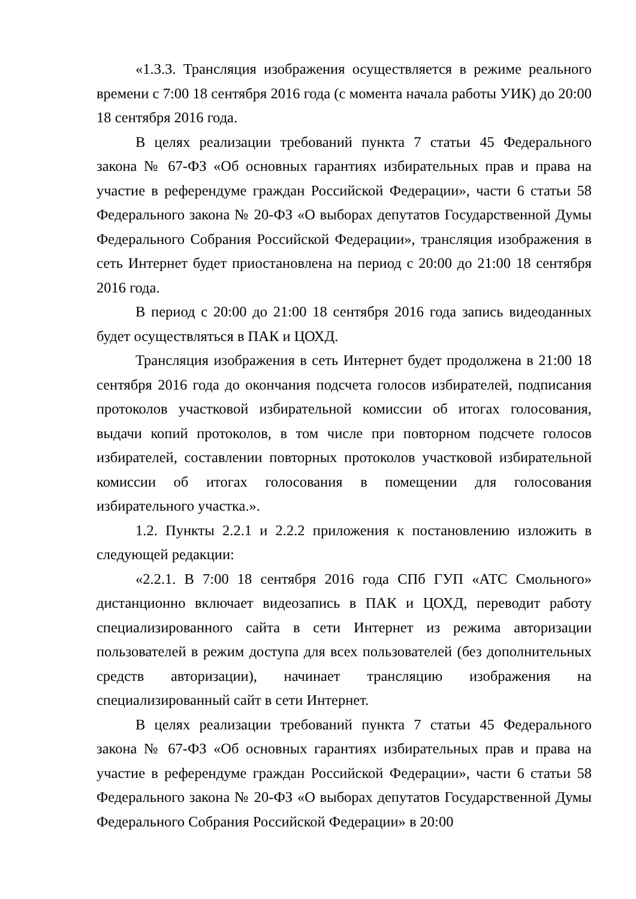«1.3.3. Трансляция изображения осуществляется в режиме реального времени с 7:00 18 сентября 2016 года (с момента начала работы УИК) до 20:00 18 сентября 2016 года.
В целях реализации требований пункта 7 статьи 45 Федерального закона № 67-ФЗ «Об основных гарантиях избирательных прав и права на участие в референдуме граждан Российской Федерации», части 6 статьи 58 Федерального закона № 20-ФЗ «О выборах депутатов Государственной Думы Федерального Собрания Российской Федерации», трансляция изображения в сеть Интернет будет приостановлена на период с 20:00 до 21:00 18 сентября 2016 года.
В период с 20:00 до 21:00 18 сентября 2016 года запись видеоданных будет осуществляться в ПАК и ЦОХД.
Трансляция изображения в сеть Интернет будет продолжена в 21:00 18 сентября 2016 года до окончания подсчета голосов избирателей, подписания протоколов участковой избирательной комиссии об итогах голосования, выдачи копий протоколов, в том числе при повторном подсчете голосов избирателей, составлении повторных протоколов участковой избирательной комиссии об итогах голосования в помещении для голосования избирательного участка.».
1.2. Пункты 2.2.1 и 2.2.2 приложения к постановлению изложить в следующей редакции:
«2.2.1. В 7:00 18 сентября 2016 года СПб ГУП «АТС Смольного» дистанционно включает видеозапись в ПАК и ЦОХД, переводит работу специализированного сайта в сети Интернет из режима авторизации пользователей в режим доступа для всех пользователей (без дополнительных средств авторизации), начинает трансляцию изображения на специализированный сайт в сети Интернет.
В целях реализации требований пункта 7 статьи 45 Федерального закона № 67-ФЗ «Об основных гарантиях избирательных прав и права на участие в референдуме граждан Российской Федерации», части 6 статьи 58 Федерального закона № 20-ФЗ «О выборах депутатов Государственной Думы Федерального Собрания Российской Федерации» в 20:00